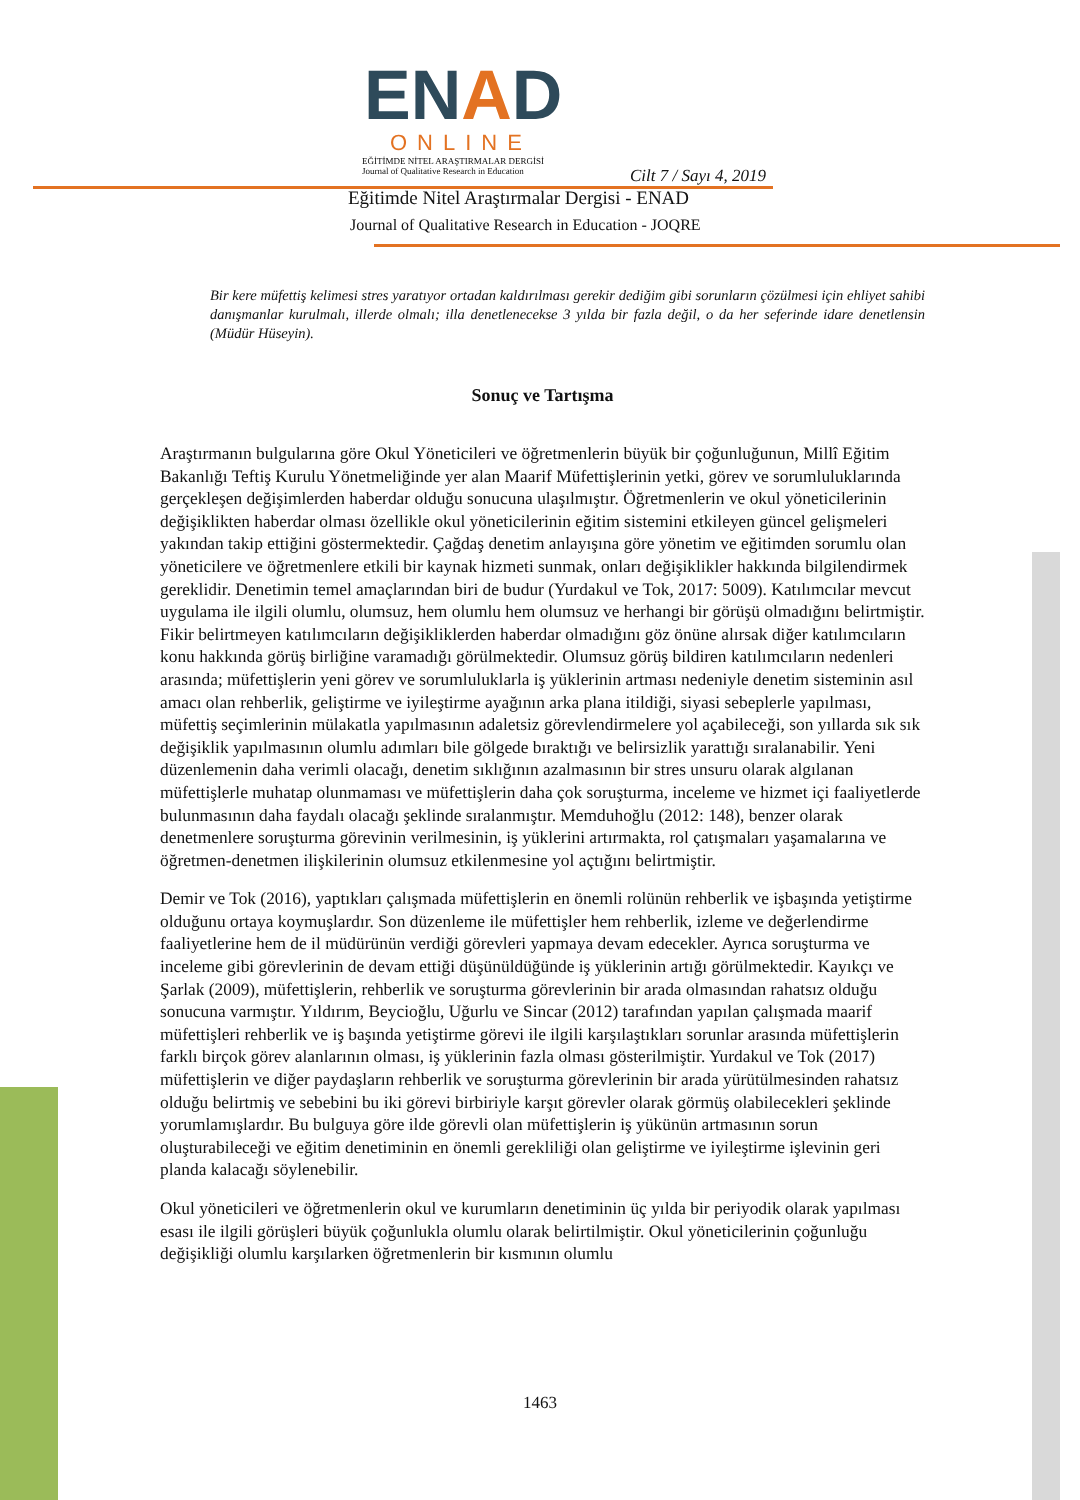ENAD
ONLINE
EĞİTİMDE NİTEL ARAŞTIRMALAR DERGİSİ
Journal of Qualitative Research in Education
Cilt 7 / Sayı 4, 2019
Eğitimde Nitel Araştırmalar Dergisi - ENAD
Journal of Qualitative Research in Education - JOQRE
Bir kere müfettiş kelimesi stres yaratıyor ortadan kaldırılması gerekir dediğim gibi sorunların çözülmesi için ehliyet sahibi danışmanlar kurulmalı, illerde olmalı; illa denetlenecekse 3 yılda bir fazla değil, o da her seferinde idare denetlensin (Müdür Hüseyin).
Sonuç ve Tartışma
Araştırmanın bulgularına göre Okul Yöneticileri ve öğretmenlerin büyük bir çoğunluğunun, Millî Eğitim Bakanlığı Teftiş Kurulu Yönetmeliğinde yer alan Maarif Müfettişlerinin yetki, görev ve sorumluluklarında gerçekleşen değişimlerden haberdar olduğu sonucuna ulaşılmıştır. Öğretmenlerin ve okul yöneticilerinin değişiklikten haberdar olması özellikle okul yöneticilerinin eğitim sistemini etkileyen güncel gelişmeleri yakından takip ettiğini göstermektedir. Çağdaş denetim anlayışına göre yönetim ve eğitimden sorumlu olan yöneticilere ve öğretmenlere etkili bir kaynak hizmeti sunmak, onları değişiklikler hakkında bilgilendirmek gereklidir. Denetimin temel amaçlarından biri de budur (Yurdakul ve Tok, 2017: 5009). Katılımcılar mevcut uygulama ile ilgili olumlu, olumsuz, hem olumlu hem olumsuz ve herhangi bir görüşü olmadığını belirtmiştir. Fikir belirtmeyen katılımcıların değişikliklerden haberdar olmadığını göz önüne alırsak diğer katılımcıların konu hakkında görüş birliğine varamadığı görülmektedir. Olumsuz görüş bildiren katılımcıların nedenleri arasında; müfettişlerin yeni görev ve sorumluluklarla iş yüklerinin artması nedeniyle denetim sisteminin asıl amacı olan rehberlik, geliştirme ve iyileştirme ayağının arka plana itildiği, siyasi sebeplerle yapılması, müfettiş seçimlerinin mülakatla yapılmasının adaletsiz görevlendirmelere yol açabileceği, son yıllarda sık sık değişiklik yapılmasının olumlu adımları bile gölgede bıraktığı ve belirsizlik yarattığı sıralanabilir. Yeni düzenlemenin daha verimli olacağı, denetim sıklığının azalmasının bir stres unsuru olarak algılanan müfettişlerle muhatap olunmaması ve müfettişlerin daha çok soruşturma, inceleme ve hizmet içi faaliyetlerde bulunmasının daha faydalı olacağı şeklinde sıralanmıştır. Memduhoğlu (2012: 148), benzer olarak denetmenlere soruşturma görevinin verilmesinin, iş yüklerini artırmakta, rol çatışmaları yaşamalarına ve öğretmen-denetmen ilişkilerinin olumsuz etkilenmesine yol açtığını belirtmiştir.
Demir ve Tok (2016), yaptıkları çalışmada müfettişlerin en önemli rolünün rehberlik ve işbaşında yetiştirme olduğunu ortaya koymuşlardır. Son düzenleme ile müfettişler hem rehberlik, izleme ve değerlendirme faaliyetlerine hem de il müdürünün verdiği görevleri yapmaya devam edecekler. Ayrıca soruşturma ve inceleme gibi görevlerinin de devam ettiği düşünüldüğünde iş yüklerinin artığı görülmektedir. Kayıkçı ve Şarlak (2009), müfettişlerin, rehberlik ve soruşturma görevlerinin bir arada olmasından rahatsız olduğu sonucuna varmıştır. Yıldırım, Beycioğlu, Uğurlu ve Sincar (2012) tarafından yapılan çalışmada maarif müfettişleri rehberlik ve iş başında yetiştirme görevi ile ilgili karşılaştıkları sorunlar arasında müfettişlerin farklı birçok görev alanlarının olması, iş yüklerinin fazla olması gösterilmiştir. Yurdakul ve Tok (2017) müfettişlerin ve diğer paydaşların rehberlik ve soruşturma görevlerinin bir arada yürütülmesinden rahatsız olduğu belirtmiş ve sebebini bu iki görevi birbiriyle karşıt görevler olarak görmüş olabilecekleri şeklinde yorumlamışlardır. Bu bulguya göre ilde görevli olan müfettişlerin iş yükünün artmasının sorun oluşturabileceği ve eğitim denetiminin en önemli gerekliliği olan geliştirme ve iyileştirme işlevinin geri planda kalacağı söylenebilir.
Okul yöneticileri ve öğretmenlerin okul ve kurumların denetiminin üç yılda bir periyodik olarak yapılması esası ile ilgili görüşleri büyük çoğunlukla olumlu olarak belirtilmiştir. Okul yöneticilerinin çoğunluğu değişikliği olumlu karşılarken öğretmenlerin bir kısmının olumlu
1463